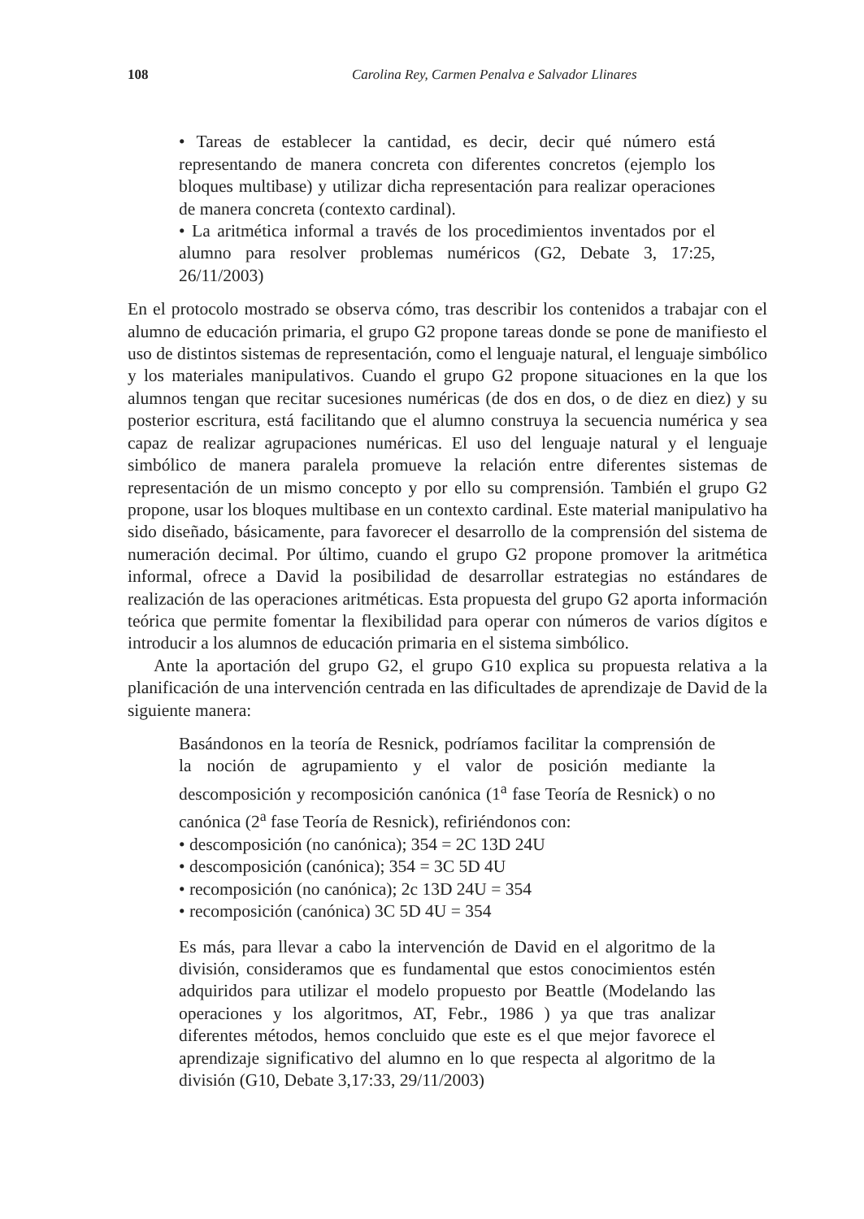108 Carolina Rey, Carmen Penalva e Salvador Llinares
• Tareas de establecer la cantidad, es decir, decir qué número está representando de manera concreta con diferentes concretos (ejemplo los bloques multibase) y utilizar dicha representación para realizar operaciones de manera concreta (contexto cardinal).
• La aritmética informal a través de los procedimientos inventados por el alumno para resolver problemas numéricos (G2, Debate 3, 17:25, 26/11/2003)
En el protocolo mostrado se observa cómo, tras describir los contenidos a trabajar con el alumno de educación primaria, el grupo G2 propone tareas donde se pone de manifiesto el uso de distintos sistemas de representación, como el lenguaje natural, el lenguaje simbólico y los materiales manipulativos. Cuando el grupo G2 propone situaciones en la que los alumnos tengan que recitar sucesiones numéricas (de dos en dos, o de diez en diez) y su posterior escritura, está facilitando que el alumno construya la secuencia numérica y sea capaz de realizar agrupaciones numéricas. El uso del lenguaje natural y el lenguaje simbólico de manera paralela promueve la relación entre diferentes sistemas de representación de un mismo concepto y por ello su comprensión. También el grupo G2 propone, usar los bloques multibase en un contexto cardinal. Este material manipulativo ha sido diseñado, básicamente, para favorecer el desarrollo de la comprensión del sistema de numeración decimal. Por último, cuando el grupo G2 propone promover la aritmética informal, ofrece a David la posibilidad de desarrollar estrategias no estándares de realización de las operaciones aritméticas. Esta propuesta del grupo G2 aporta información teórica que permite fomentar la flexibilidad para operar con números de varios dígitos e introducir a los alumnos de educación primaria en el sistema simbólico.
Ante la aportación del grupo G2, el grupo G10 explica su propuesta relativa a la planificación de una intervención centrada en las dificultades de aprendizaje de David de la siguiente manera:
Basándonos en la teoría de Resnick, podríamos facilitar la comprensión de la noción de agrupamiento y el valor de posición mediante la descomposición y recomposición canónica (1<sup>a</sup> fase Teoría de Resnick) o no canónica (2<sup>a</sup> fase Teoría de Resnick), refiriéndonos con:
• descomposición (no canónica); 354 = 2C 13D 24U
• descomposición (canónica); 354 = 3C 5D 4U
• recomposición (no canónica); 2c 13D 24U = 354
• recomposición (canónica) 3C 5D 4U = 354
Es más, para llevar a cabo la intervención de David en el algoritmo de la división, consideramos que es fundamental que estos conocimientos estén adquiridos para utilizar el modelo propuesto por Beattle (Modelando las operaciones y los algoritmos, AT, Febr., 1986 ) ya que tras analizar diferentes métodos, hemos concluido que este es el que mejor favorece el aprendizaje significativo del alumno en lo que respecta al algoritmo de la división (G10, Debate 3,17:33, 29/11/2003)